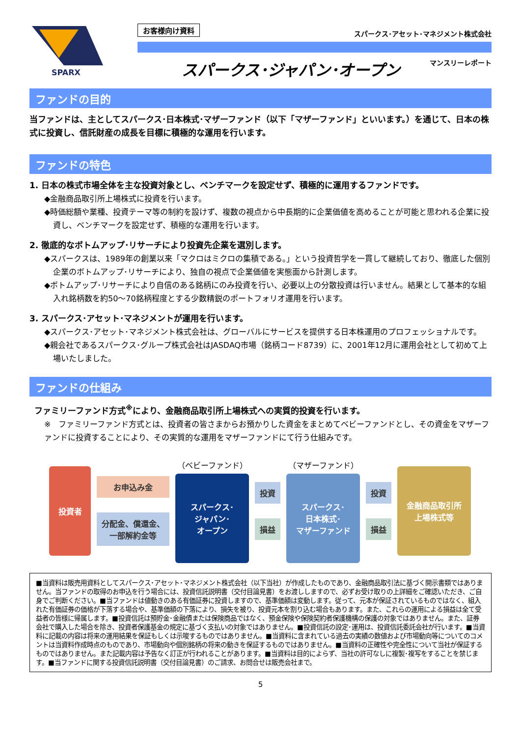SPARX
お客様向け資料 スパークス･アセット･マネジメント株式会社
スパークス･ジャパン･オープン マンスリーレポート
ファンドの目的
当ファンドは、主としてスパークス･日本株式･マザーファンド（以下「マザーファンド」といいます。）を通じて、日本の株式に投資し、信託財産の成長を目標に積極的な運用を行います。
ファンドの特色
1. 日本の株式市場全体を主な投資対象とし、ベンチマークを設定せず、積極的に運用するファンドです。
◆金融商品取引所上場株式に投資を行います。
◆時価総額や業種、投資テーマ等の制約を設けず、複数の視点から中長期的に企業価値を高めることが可能と思われる企業に投資し、ベンチマークを設定せず、積極的な運用を行います。
2. 徹底的なボトムアップ･リサーチにより投資先企業を選別します。
◆スパークスは、1989年の創業以来「マクロはミクロの集積である。」という投資哲学を一貫して継続しており、徹底した個別企業のボトムアップ･リサーチにより、独自の視点で企業価値を実態面から計測します。
◆ボトムアップ･リサーチにより自信のある銘柄にのみ投資を行い、必要以上の分散投資は行いません。結果として基本的な組入れ銘柄数を約50～70銘柄程度とする少数精鋭のポートフォリオ運用を行います。
3. スパークス･アセット･マネジメントが運用を行います。
◆スパークス･アセット･マネジメント株式会社は、グローバルにサービスを提供する日本株運用のプロフェッショナルです。
◆親会社であるスパークス･グループ株式会社はJASDAQ市場（銘柄コード8739）に、2001年12月に運用会社として初めて上場いたしました。
ファンドの仕組み
ファミリーファンド方式<sup>※</sup>により、金融商品取引所上場株式への実質的投資を行います。
※　ファミリーファンド方式とは、投資者の皆さまからお預かりした資金をまとめてベビーファンドとし、その資金をマザーファンドに投資することにより、その実質的な運用をマザーファンドにて行う仕組みです。
投資者
お申込み金
分配金、償還金、
一部解約金等
（ベビーファンド）
スパークス･
ジャパン･
オープン
投資
損益
（マザーファンド）
スパークス･
日本株式･
マザーファンド
投資
損益
金融商品取引所
上場株式等
■当資料は販売用資料としてスパークス･アセット･マネジメント株式会社（以下当社）が作成したものであり、金融商品取引法に基づく開示書類ではありません。当ファンドの取得のお申込を行う場合には、投資信託説明書（交付目論見書）をお渡ししますので、必ずお受け取りの上詳細をご確認いただき、ご自身でご判断ください。■当ファンドは値動きのある有価証券に投資しますので、基準価額は変動します。従って、元本が保証されているものではなく、組入れた有価証券の価格が下落する場合や、基準価額の下落により、損失を被り、投資元本を割り込む場合もあります。また、これらの運用による損益は全て受益者の皆様に帰属します。■投資信託は預貯金･金融債または保険商品ではなく、預金保険や保険契約者保護機構の保護の対象ではありません。また、証券会社で購入した場合を除き、投資者保護基金の規定に基づく支払いの対象ではありません。■投資信託の設定･運用は、投資信託委託会社が行います。■当資料に記載の内容は将来の運用結果を保証もしくは示唆するものではありません。■当資料に含まれている過去の実績の数値および市場動向等についてのコメントは当資料作成時点のものであり、市場動向や個別銘柄の将来の動きを保証するものではありません。■当資料の正確性や完全性について当社が保証するものではありません。また記載内容は予告なく訂正が行われることがあります。■当資料は目的によらず、当社の許可なしに複製･複写をすることを禁じます。■当ファンドに関する投資信託説明書（交付目論見書）のご請求、お問合せは販売会社まで。
5